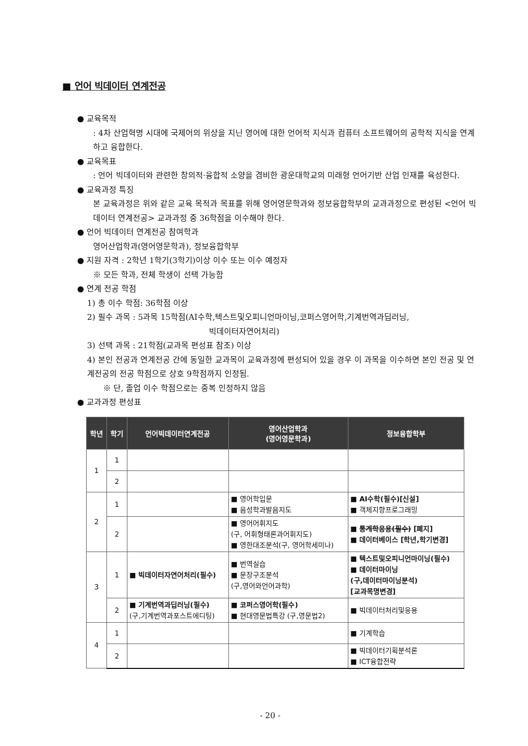■ 언어 빅데이터 연계전공
● 교육목적
: 4차 산업혁명 시대에 국제어의 위상을 지닌 영어에 대한 언어적 지식과 컴퓨터 소프트웨어의 공학적 지식을 연계하고 융합한다.
● 교육목표
: 언어 빅데이터와 관련한 창의적·융합적 소양을 겸비한 광운대학교의 미래형 언어기반 산업 인재를 육성한다.
● 교육과정 특징
본 교육과정은 위와 같은 교육 목적과 목표를 위해 영어영문학과와 정보융합학부의 교과과정으로 편성된 <언어 빅데이터 연계전공> 교과과정 중 36학점을 이수해야 한다.
● 언어 빅데이터 연계전공 참여학과
영어산업학과(영어영문학과), 정보융합학부
● 지원 자격 : 2학년 1학기(3학기)이상 이수 또는 이수 예정자
※ 모든 학과, 전체 학생이 선택 가능함
● 연계 전공 학점
1) 총 이수 학점: 36학점 이상
2) 필수 과목 : 5과목 15학점(AI수학,텍스트및오피니언마이닝,코퍼스영어학,기계번역과딥러닝,
빅데이터자연어처리)
3) 선택 과목 : 21학점(교과목 편성표 참조) 이상
4) 본인 전공과 연계전공 간에 동일한 교과목이 교육과정에 편성되어 있을 경우 이 과목을 이수하면 본인 전공 및 연계전공의 전공 학점으로 상호 9학점까지 인정됨.
※ 단, 졸업 이수 학점으로는 중복 인정하지 않음
● 교과과정 편성표
| 학년 | 학기 | 언어빅데이터연계전공 | 영어산업학과 (영어영문학과) | 정보융합학부 |
| --- | --- | --- | --- | --- |
| 1 | 1 | | | |
| | 2 | | | |
| 2 | 1 | | ■ 영어학입문 ■ 음성학과발음지도 | ■ AI수학(필수)[신설] ■ 객체지향프로그래밍 |
| | 2 | | ■ 영어어휘지도 (구, 어휘형태론과어휘지도) ■ 영한대조분석(구, 영어학세미나) | ■ 통계학응용(필수) [폐지] ■ 데이터베이스 [학년,학기변경] |
| 3 | 1 | ■ 빅데이터자연어처리(필수) | ■ 번역실습 ■ 문장구조분석 (구,영어와언어과학) | ■ 텍스트및오피니언마이닝(필수) ■ 데이터마이닝 (구,데이터마이닝분석) [교과목명변경] |
| | 2 | ■ 기계번역과딥러닝(필수) (구,기계번역과포스트에디팅) | ■ 코퍼스영어학(필수) ■ 현대영문법특강 (구,영문법2) | ■ 빅데이터처리및응용 |
| 4 | 1 | | | ■ 기계학습 |
| | 2 | | | ■ 빅데이터기획분석론 ■ ICT융합전략 |
- 20 -